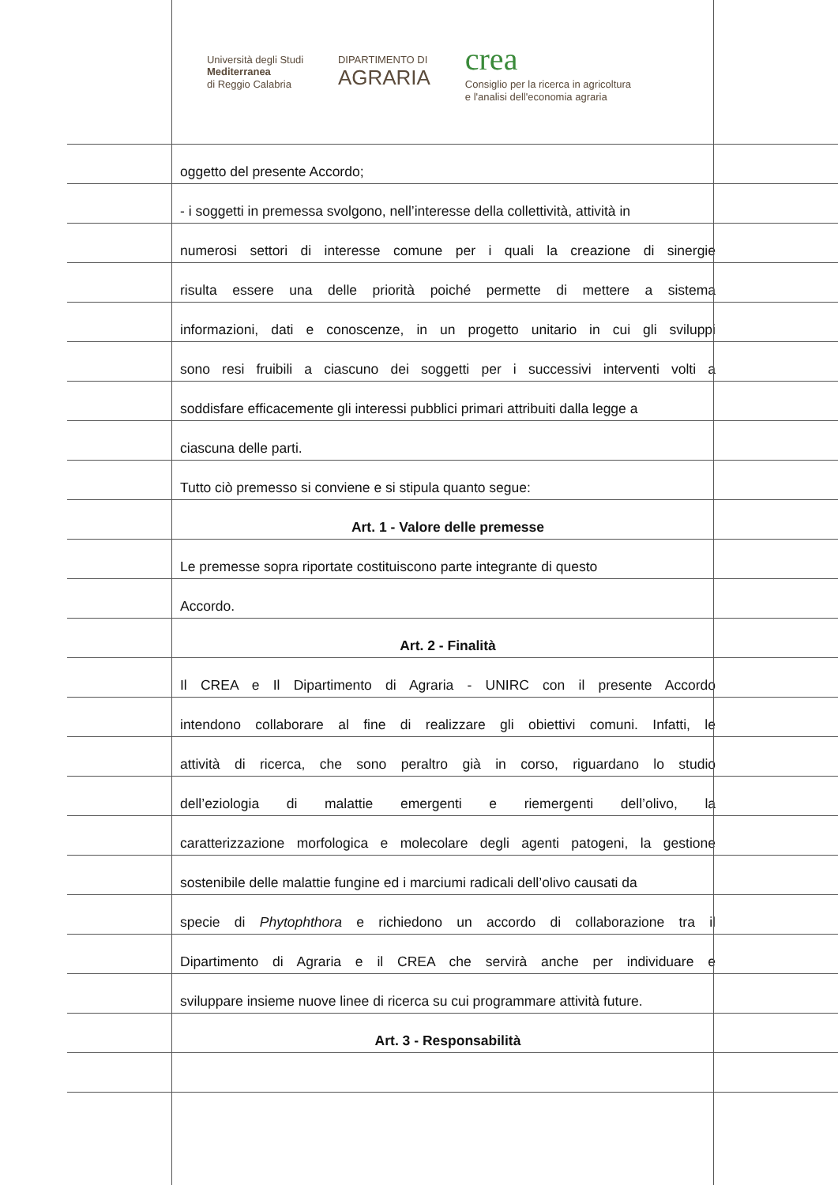Università degli Studi
Mediterranea
di Reggio Calabria
DIPARTIMENTO DI
AGRARIA
crea
Consiglio per la ricerca in agricoltura
e l'analisi dell'economia agraria
oggetto del presente Accordo;
- i soggetti in premessa svolgono, nell’interesse della collettività, attività in
numerosi settori di interesse comune per i quali la creazione di sinergie
risulta essere una delle priorità poiché permette di mettere a sistema
informazioni, dati e conoscenze, in un progetto unitario in cui gli sviluppi
sono resi fruibili a ciascuno dei soggetti per i successivi interventi volti a
soddisfare efficacemente gli interessi pubblici primari attribuiti dalla legge a
ciascuna delle parti.
Tutto ciò premesso si conviene e si stipula quanto segue:
Art. 1 - Valore delle premesse
Le premesse sopra riportate costituiscono parte integrante di questo
Accordo.
Art. 2 - Finalità
Il CREA e Il Dipartimento di Agraria - UNIRC con il presente Accordo
intendono collaborare al fine di realizzare gli obiettivi comuni. Infatti, le
attività di ricerca, che sono peraltro già in corso, riguardano lo studio
dell’eziologia di malattie emergenti e riemergenti dell’olivo, la
caratterizzazione morfologica e molecolare degli agenti patogeni, la gestione
sostenibile delle malattie fungine ed i marciumi radicali dell’olivo causati da
specie di Phytophthora e richiedono un accordo di collaborazione tra il
Dipartimento di Agraria e il CREA che servirà anche per individuare e
sviluppare insieme nuove linee di ricerca su cui programmare attività future.
Art. 3 - Responsabilità